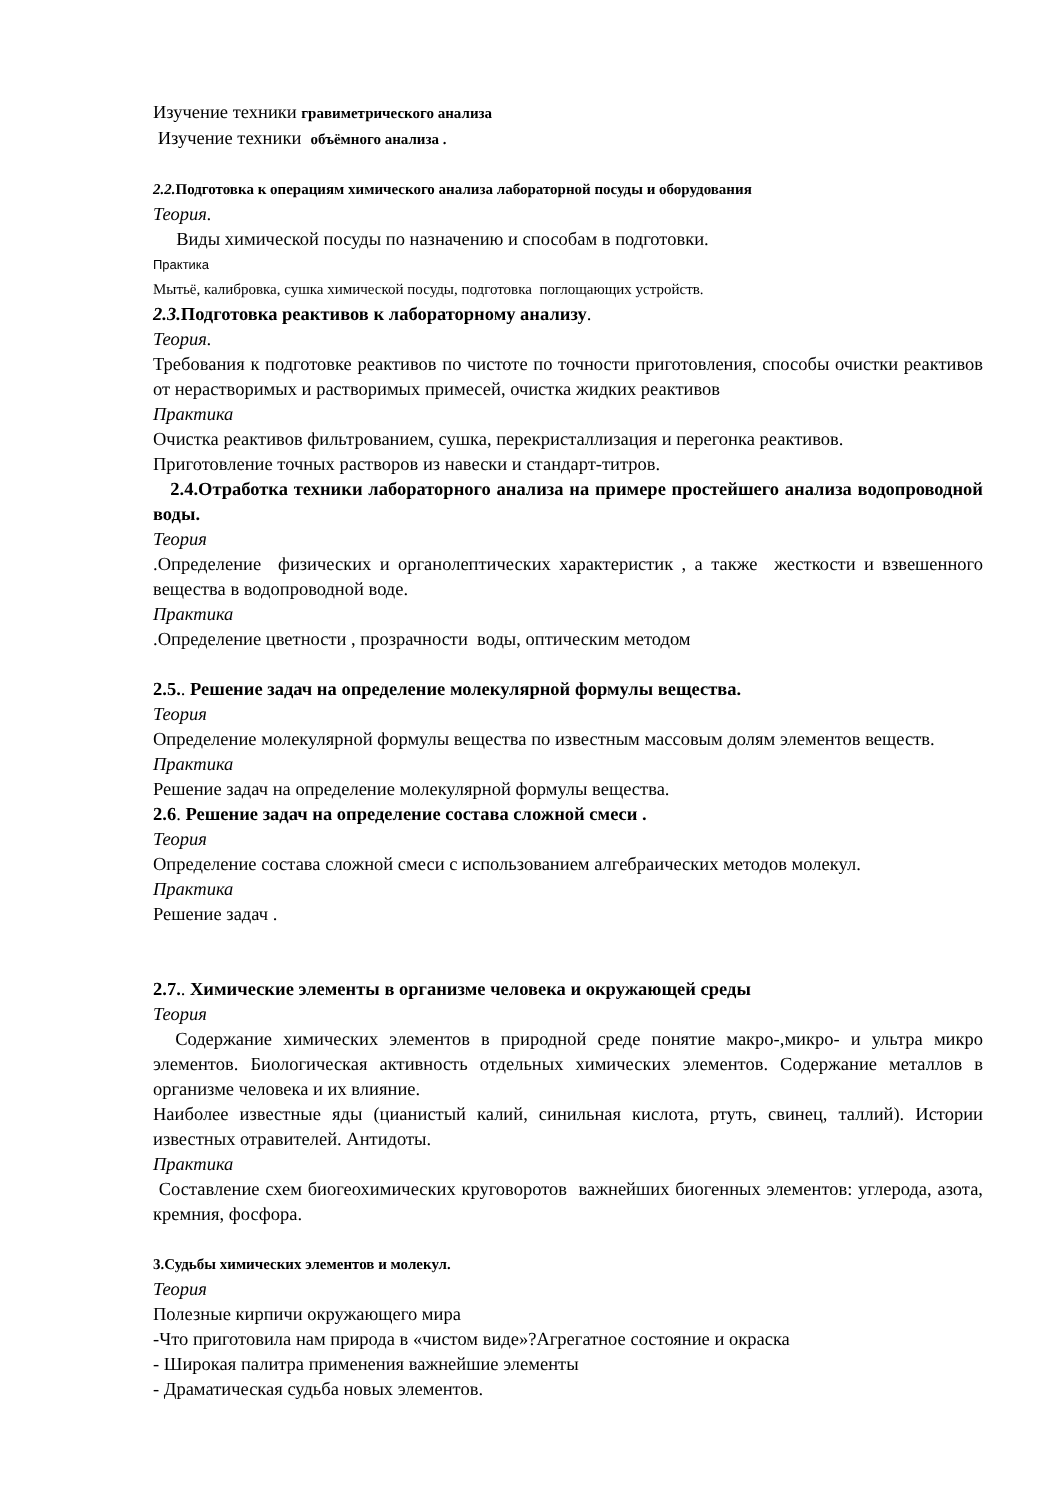Изучение техники гравиметрического анализа
Изучение техники объёмного анализа .
2.2. Подготовка к операциям химического анализа лабораторной посуды и оборудования
Теория.
Виды химической посуды по назначению и способам в подготовки.
Практика
Мытьё, калибровка, сушка химической посуды, подготовка поглощающих устройств.
2.3. Подготовка реактивов к лабораторному анализу.
Теория.
Требования к подготовке реактивов по чистоте по точности приготовления, способы очистки реактивов от нерастворимых и растворимых примесей, очистка жидких реактивов
Практика
Очистка реактивов фильтрованием, сушка, перекристаллизация и перегонка реактивов.
Приготовление точных растворов из навески и стандарт-титров.
2.4.Отработка техники лабораторного анализа на примере простейшего анализа водопроводной воды.
Теория
.Определение физических и органолептических характеристик , а также жесткости и взвешенного вещества в водопроводной воде.
Практика
.Определение цветности , прозрачности воды, оптическим методом
2.5.. Решение задач на определение молекулярной формулы вещества.
Теория
Определение молекулярной формулы вещества по известным массовым долям элементов веществ.
Практика
Решение задач на определение молекулярной формулы вещества.
2.6. Решение задач на определение состава сложной смеси .
Теория
Определение состава сложной смеси с использованием алгебраических методов молекул.
Практика
Решение задач .
2.7.. Химические элементы в организме человека и окружающей среды
Теория
Содержание химических элементов в природной среде понятие макро-,микро- и ультра микро элементов. Биологическая активность отдельных химических элементов. Содержание металлов в организме человека и их влияние.
Наиболее известные яды (цианистый калий, синильная кислота, ртуть, свинец, таллий). Истории известных отравителей. Антидоты.
Практика
Составление схем биогеохимических круговоротов важнейших биогенных элементов: углерода, азота, кремния, фосфора.
3.Судьбы химических элементов и молекул.
Теория
Полезные кирпичи окружающего мира
-Что приготовила нам природа в «чистом виде»?Агрегатное состояние и окраска
- Широкая палитра применения важнейшие элементы
- Драматическая судьба новых элементов.